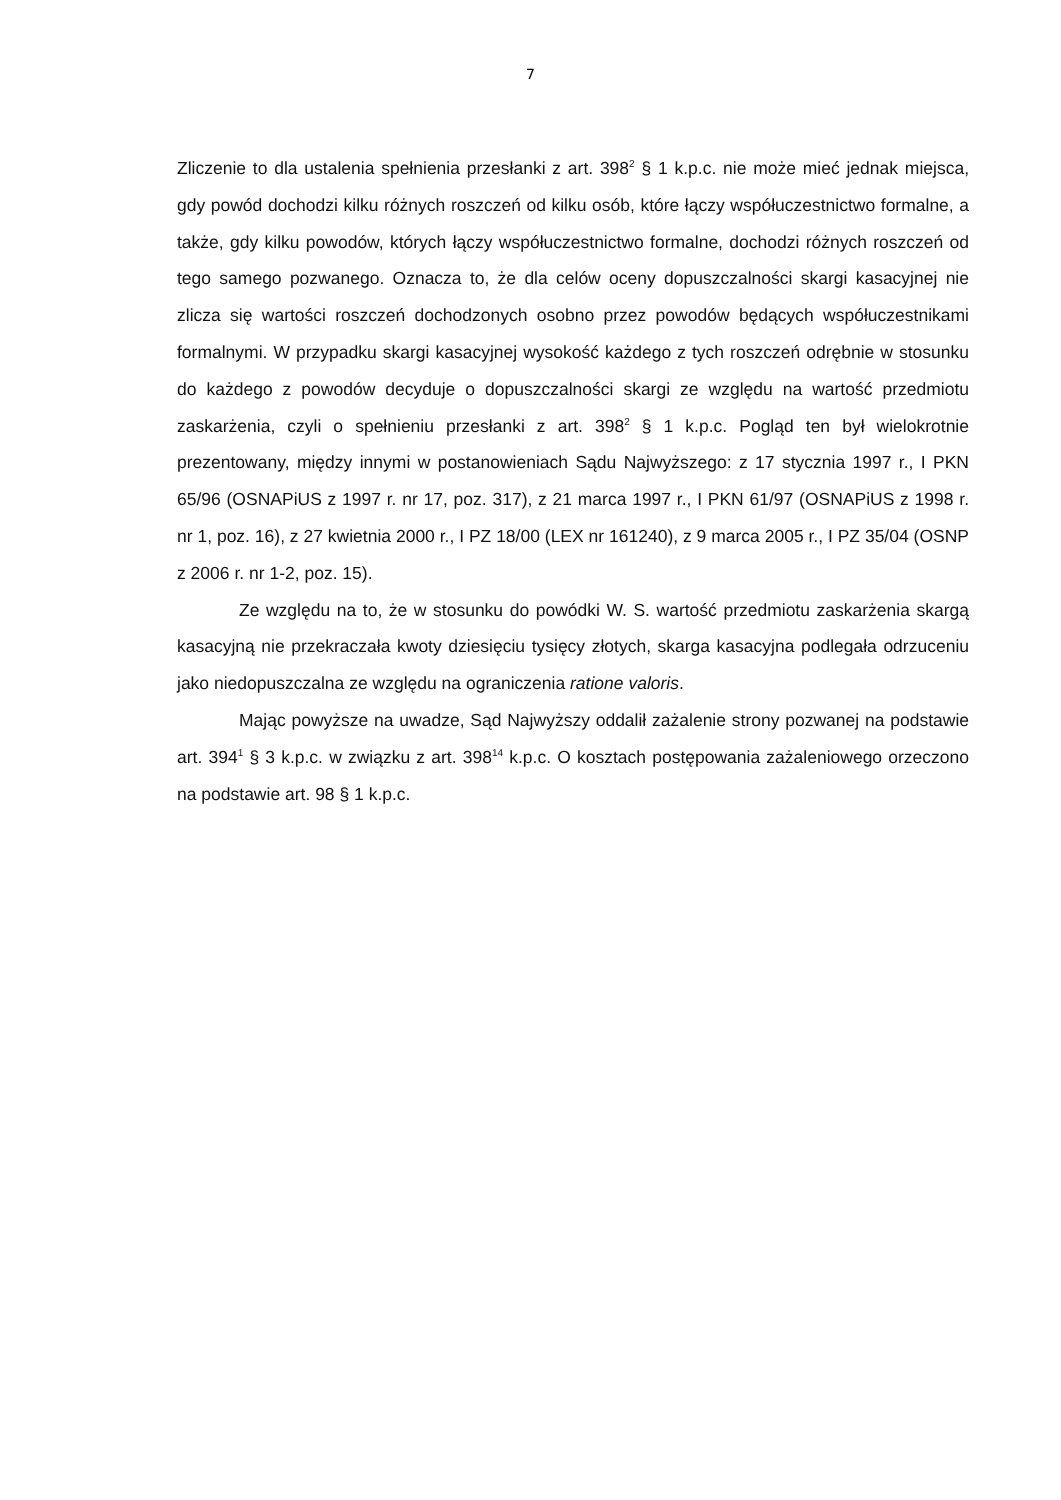7
Zliczenie to dla ustalenia spełnienia przesłanki z art. 398<sup>2</sup> § 1 k.p.c. nie może mieć jednak miejsca, gdy powód dochodzi kilku różnych roszczeń od kilku osób, które łączy współuczestnictwo formalne, a także, gdy kilku powodów, których łączy współuczestnictwo formalne, dochodzi różnych roszczeń od tego samego pozwanego. Oznacza to, że dla celów oceny dopuszczalności skargi kasacyjnej nie zlicza się wartości roszczeń dochodzonych osobno przez powodów będących współuczestnikami formalnymi. W przypadku skargi kasacyjnej wysokość każdego z tych roszczeń odrębnie w stosunku do każdego z powodów decyduje o dopuszczalności skargi ze względu na wartość przedmiotu zaskarżenia, czyli o spełnieniu przesłanki z art. 398<sup>2</sup> § 1 k.p.c. Pogląd ten był wielokrotnie prezentowany, między innymi w postanowieniach Sądu Najwyższego: z 17 stycznia 1997 r., I PKN 65/96 (OSNAPiUS z 1997 r. nr 17, poz. 317), z 21 marca 1997 r., I PKN 61/97 (OSNAPiUS z 1998 r. nr 1, poz. 16), z 27 kwietnia 2000 r., I PZ 18/00 (LEX nr 161240), z 9 marca 2005 r., I PZ 35/04 (OSNP z 2006 r. nr 1-2, poz. 15).
Ze względu na to, że w stosunku do powódki W. S. wartość przedmiotu zaskarżenia skargą kasacyjną nie przekraczała kwoty dziesięciu tysięcy złotych, skarga kasacyjna podlegała odrzuceniu jako niedopuszczalna ze względu na ograniczenia ratione valoris.
Mając powyższe na uwadze, Sąd Najwyższy oddalił zażalenie strony pozwanej na podstawie art. 394<sup>1</sup> § 3 k.p.c. w związku z art. 398<sup>14</sup> k.p.c. O kosztach postępowania zażaleniowego orzeczono na podstawie art. 98 § 1 k.p.c.